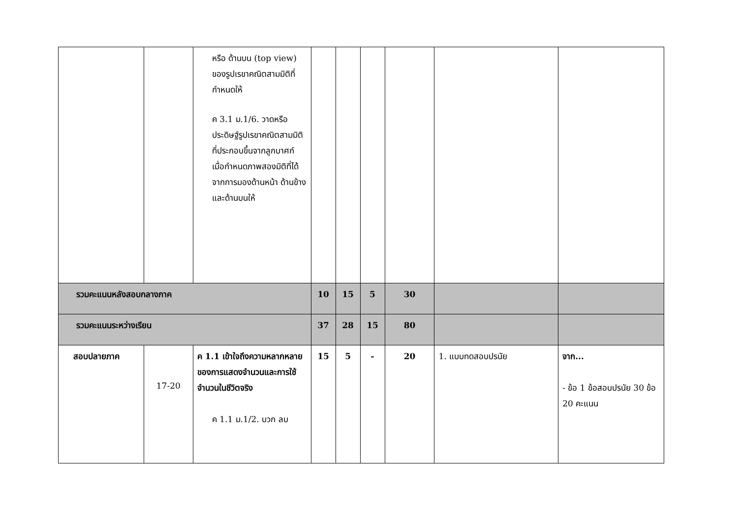| | | หรือ ด้านบน (top view) ของรูปเรขาคณิตสามมิติที่กำหนดให้ ค 3.1 ม.1/6. วาดหรือประดิษฐ์รูปเรขาคณิตสามมิติที่ประกอบขึ้นจากลูกบาศก์ เมื่อกำหนดภาพสองมิติที่ได้จากการมองด้านหน้า ด้านข้าง และด้านบนให้ | | | | | | |
| รวมคะแนนหลังสอบกลางภาค | | | 10 | 15 | 5 | 30 | | |
| รวมคะแนนระหว่างเรียน | | | 37 | 28 | 15 | 80 | | |
| สอบปลายภาค | 17-20 | ค 1.1 เข้าใจถึงความหลากหลายของการแสดงจำนวนและการใช้จำนวนในชีวิตจริง ค 1.1 ม.1/2. บวก ลบ | 15 | 5 | - | 20 | 1. แบบทดสอบปรนัย | จาก... - ข้อ 1 ข้อสอบปรนัย 30 ข้อ 20 คะแนน |